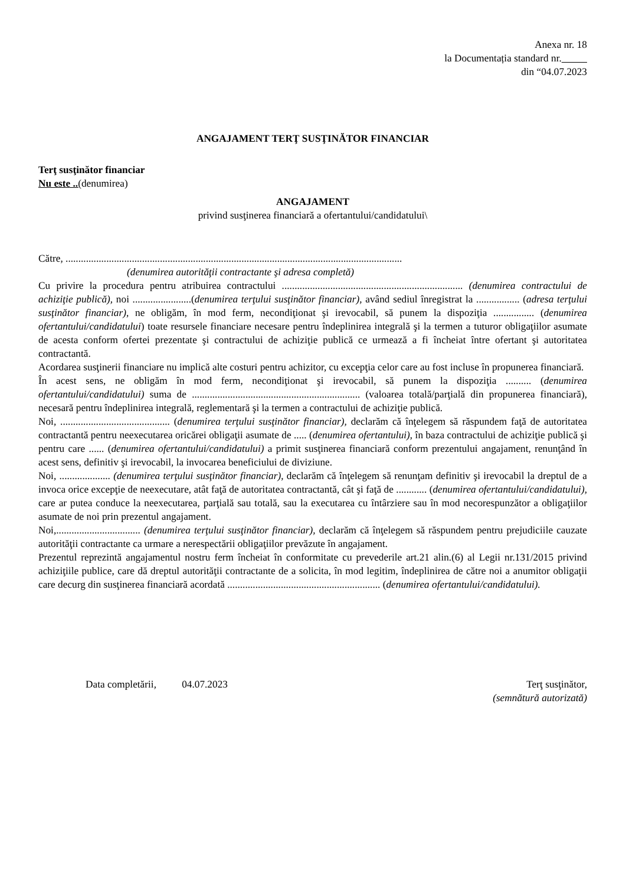Anexa nr. 18
la Documentația standard nr.
din “04.07.2023
ANGAJAMENT TERŢ SUSŢINĂTOR FINANCIAR
Terţ susţinător financiar
Nu este ..(denumirea)
ANGAJAMENT
privind susţinerea financiară a ofertantului/candidatului\
Către, ....................................................................................................................................
(denumirea autorităţii contractante şi adresa completă)
Cu privire la procedura pentru atribuirea contractului ....................................................................... (denumirea contractului de achiziţie publică), noi .......................(denumirea terţului susţinător financiar), având sediul înregistrat la ................. (adresa terţului susţinător financiar), ne obligăm, în mod ferm, necondiţionat şi irevocabil, să punem la dispoziţia ................ (denumirea ofertantului/candidatului) toate resursele financiare necesare pentru îndeplinirea integrală şi la termen a tuturor obligaţiilor asumate de acesta conform ofertei prezentate şi contractului de achiziţie publică ce urmează a fi încheiat între ofertant şi autoritatea contractantă.
Acordarea susţinerii financiare nu implică alte costuri pentru achizitor, cu excepţia celor care au fost incluse în propunerea financiară.
În acest sens, ne obligăm în mod ferm, necondiţionat şi irevocabil, să punem la dispoziţia .......... (denumirea ofertantului/candidatului) suma de .................................................................. (valoarea totală/parţială din propunerea financiară), necesară pentru îndeplinirea integrală, reglementară şi la termen a contractului de achiziţie publică.
Noi, ........................................... (denumirea terţului susţinător financiar), declarăm că înţelegem să răspundem faţă de autoritatea contractantă pentru neexecutarea oricărei obligaţii asumate de ..... (denumirea ofertantului), în baza contractului de achiziţie publică şi pentru care ...... (denumirea ofertantului/candidatului) a primit susţinerea financiară conform prezentului angajament, renunţând în acest sens, definitiv şi irevocabil, la invocarea beneficiului de diviziune.
Noi, .................... (denumirea terţului susţinător financiar), declarăm că înţelegem să renunţam definitiv şi irevocabil la dreptul de a invoca orice excepţie de neexecutare, atât faţă de autoritatea contractantă, cât şi faţă de ............ (denumirea ofertantului/candidatului), care ar putea conduce la neexecutarea, parţială sau totală, sau la executarea cu întârziere sau în mod necorespunzător a obligaţiilor asumate de noi prin prezentul angajament.
Noi,................................. (denumirea terţului susţinător financiar), declarăm că înţelegem să răspundem pentru prejudiciile cauzate autorităţii contractante ca urmare a nerespectării obligaţiilor prevăzute în angajament.
Prezentul reprezintă angajamentul nostru ferm încheiat în conformitate cu prevederile art.21 alin.(6) al Legii nr.131/2015 privind achiziţiile publice, care dă dreptul autorităţii contractante de a solicita, în mod legitim, îndeplinirea de către noi a anumitor obligaţii care decurg din susţinerea financiară acordată ............................................................ (denumirea ofertantului/candidatului).
Data completării, 04.07.2023
Terţ susţinător,
(semnătură autorizată)